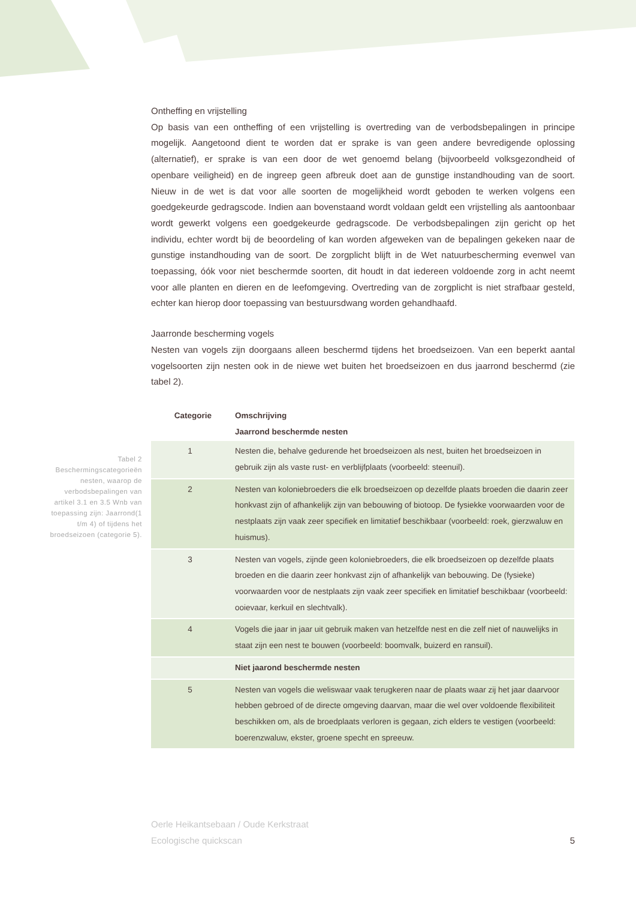Ontheffing en vrijstelling
Op basis van een ontheffing of een vrijstelling is overtreding van de verbodsbepalingen in principe mogelijk. Aangetoond dient te worden dat er sprake is van geen andere bevredigende oplossing (alternatief), er sprake is van een door de wet genoemd belang (bijvoorbeeld volksgezondheid of openbare veiligheid) en de ingreep geen afbreuk doet aan de gunstige instandhouding van de soort. Nieuw in de wet is dat voor alle soorten de mogelijkheid wordt geboden te werken volgens een goedgekeurde gedragscode. Indien aan bovenstaand wordt voldaan geldt een vrijstelling als aantoonbaar wordt gewerkt volgens een goedgekeurde gedragscode. De verbodsbepalingen zijn gericht op het individu, echter wordt bij de beoordeling of kan worden afgeweken van de bepalingen gekeken naar de gunstige instandhouding van de soort. De zorgplicht blijft in de Wet natuurbescherming evenwel van toepassing, óók voor niet beschermde soorten, dit houdt in dat iedereen voldoende zorg in acht neemt voor alle planten en dieren en de leefomgeving. Overtreding van de zorgplicht is niet strafbaar gesteld, echter kan hierop door toepassing van bestuursdwang worden gehandhaafd.
Jaarronde bescherming vogels
Nesten van vogels zijn doorgaans alleen beschermd tijdens het broedseizoen. Van een beperkt aantal vogelsoorten zijn nesten ook in de niewe wet buiten het broedseizoen en dus jaarrond beschermd (zie tabel 2).
| Categorie | Omschrijving |
| --- | --- |
| | Jaarrond beschermde nesten |
| 1 | Nesten die, behalve gedurende het broedseizoen als nest, buiten het broedseizoen in gebruik zijn als vaste rust- en verblijfplaats (voorbeeld: steenuil). |
| 2 | Nesten van koloniebroeders die elk broedseizoen op dezelfde plaats broeden die daarin zeer honkvast zijn of afhankelijk zijn van bebouwing of biotoop. De fysiekke voorwaarden voor de nestplaats zijn vaak zeer specifiek en limitatief beschikbaar (voorbeeld: roek, gierzwaluw en huismus). |
| 3 | Nesten van vogels, zijnde geen koloniebroeders, die elk broedseizoen op dezelfde plaats broeden en die daarin zeer honkvast zijn of afhankelijk van bebouwing. De (fysieke) voorwaarden voor de nestplaats zijn vaak zeer specifiek en limitatief beschikbaar (voorbeeld: ooievaar, kerkuil en slechtvalk). |
| 4 | Vogels die jaar in jaar uit gebruik maken van hetzelfde nest en die zelf niet of nauwelijks in staat zijn een nest te bouwen (voorbeeld: boomvalk, buizerd en ransuil). |
| | Niet jaarond beschermde nesten |
| 5 | Nesten van vogels die weliswaar vaak terugkeren naar de plaats waar zij het jaar daarvoor hebben gebroed of de directe omgeving daarvan, maar die wel over voldoende flexibiliteit beschikken om, als de broedplaats verloren is gegaan, zich elders te vestigen (voorbeeld: boerenzwaluw, ekster, groene specht en spreeuw. |
Tabel 2 Beschermingscategorieën nesten, waarop de verbodsbepalingen van artikel 3.1 en 3.5 Wnb van toepassing zijn: Jaarrond(1 t/m 4) of tijdens het broedseizoen (categorie 5).
Oerle Heikantsebaan / Oude Kerkstraat
Ecologische quickscan
5